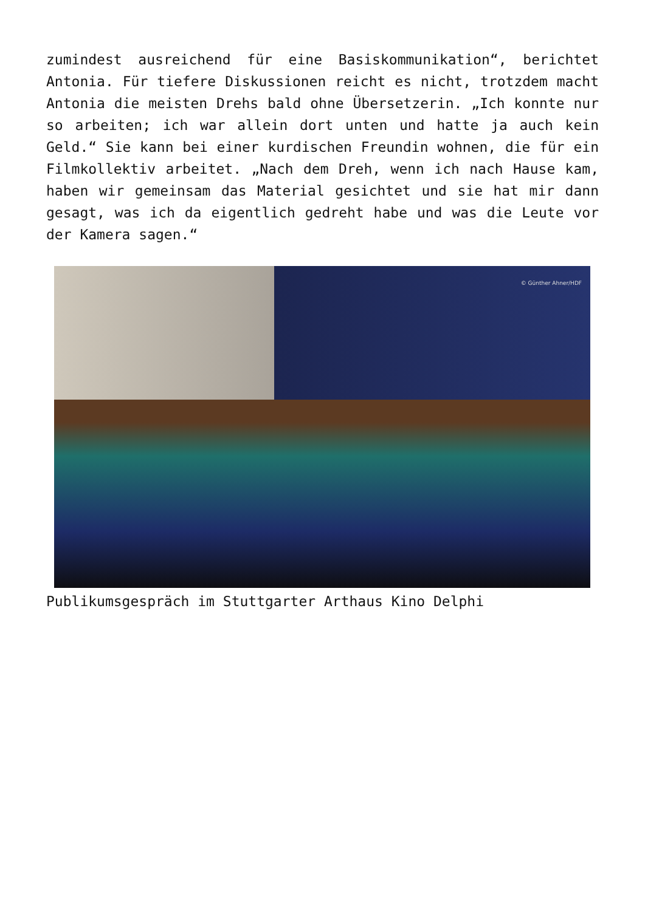zumindest ausreichend für eine Basiskommunikation“, berichtet Antonia. Für tiefere Diskussionen reicht es nicht, trotzdem macht Antonia die meisten Drehs bald ohne Übersetzerin. „Ich konnte nur so arbeiten; ich war allein dort unten und hatte ja auch kein Geld.“ Sie kann bei einer kurdischen Freundin wohnen, die für ein Filmkollektiv arbeitet. „Nach dem Dreh, wenn ich nach Hause kam, haben wir gemeinsam das Material gesichtet und sie hat mir dann gesagt, was ich da eigentlich gedreht habe und was die Leute vor der Kamera sagen.“
© Günther Ahner/HDF
Publikumsgespräch im Stuttgarter Arthaus Kino Delphi